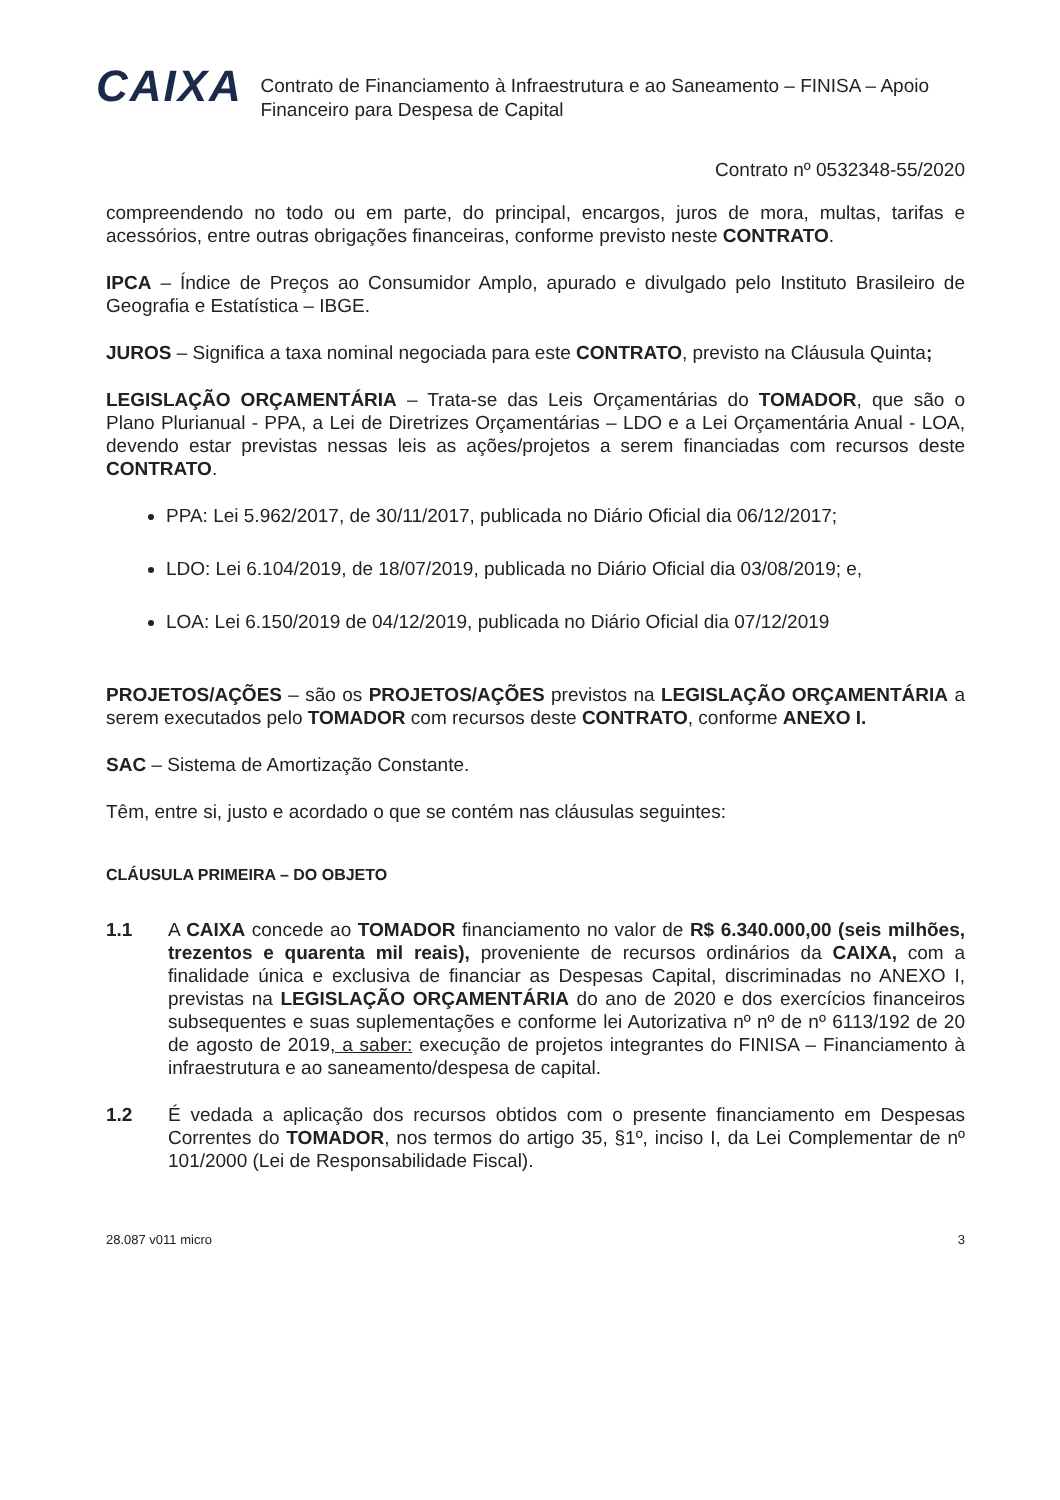CAIXA
Contrato de Financiamento à Infraestrutura e ao Saneamento – FINISA – Apoio Financeiro para Despesa de Capital
Contrato nº 0532348-55/2020
compreendendo no todo ou em parte, do principal, encargos, juros de mora, multas, tarifas e acessórios, entre outras obrigações financeiras, conforme previsto neste CONTRATO.
IPCA – Índice de Preços ao Consumidor Amplo, apurado e divulgado pelo Instituto Brasileiro de Geografia e Estatística – IBGE.
JUROS – Significa a taxa nominal negociada para este CONTRATO, previsto na Cláusula Quinta;
LEGISLAÇÃO ORÇAMENTÁRIA – Trata-se das Leis Orçamentárias do TOMADOR, que são o Plano Plurianual - PPA, a Lei de Diretrizes Orçamentárias – LDO e a Lei Orçamentária Anual - LOA, devendo estar previstas nessas leis as ações/projetos a serem financiadas com recursos deste CONTRATO.
PPA: Lei 5.962/2017, de 30/11/2017, publicada no Diário Oficial dia 06/12/2017;
LDO: Lei 6.104/2019, de 18/07/2019, publicada no Diário Oficial dia 03/08/2019; e,
LOA: Lei 6.150/2019 de 04/12/2019, publicada no Diário Oficial dia 07/12/2019
PROJETOS/AÇÕES – são os PROJETOS/AÇÕES previstos na LEGISLAÇÃO ORÇAMENTÁRIA a serem executados pelo TOMADOR com recursos deste CONTRATO, conforme ANEXO I.
SAC – Sistema de Amortização Constante.
Têm, entre si, justo e acordado o que se contém nas cláusulas seguintes:
CLÁUSULA PRIMEIRA – DO OBJETO
1.1 A CAIXA concede ao TOMADOR financiamento no valor de R$ 6.340.000,00 (seis milhões, trezentos e quarenta mil reais), proveniente de recursos ordinários da CAIXA, com a finalidade única e exclusiva de financiar as Despesas Capital, discriminadas no ANEXO I, previstas na LEGISLAÇÃO ORÇAMENTÁRIA do ano de 2020 e dos exercícios financeiros subsequentes e suas suplementações e conforme lei Autorizativa nº nº de nº 6113/192 de 20 de agosto de 2019, a saber: execução de projetos integrantes do FINISA – Financiamento à infraestrutura e ao saneamento/despesa de capital.
1.2 É vedada a aplicação dos recursos obtidos com o presente financiamento em Despesas Correntes do TOMADOR, nos termos do artigo 35, §1º, inciso I, da Lei Complementar de nº 101/2000 (Lei de Responsabilidade Fiscal).
28.087 v011 micro 3